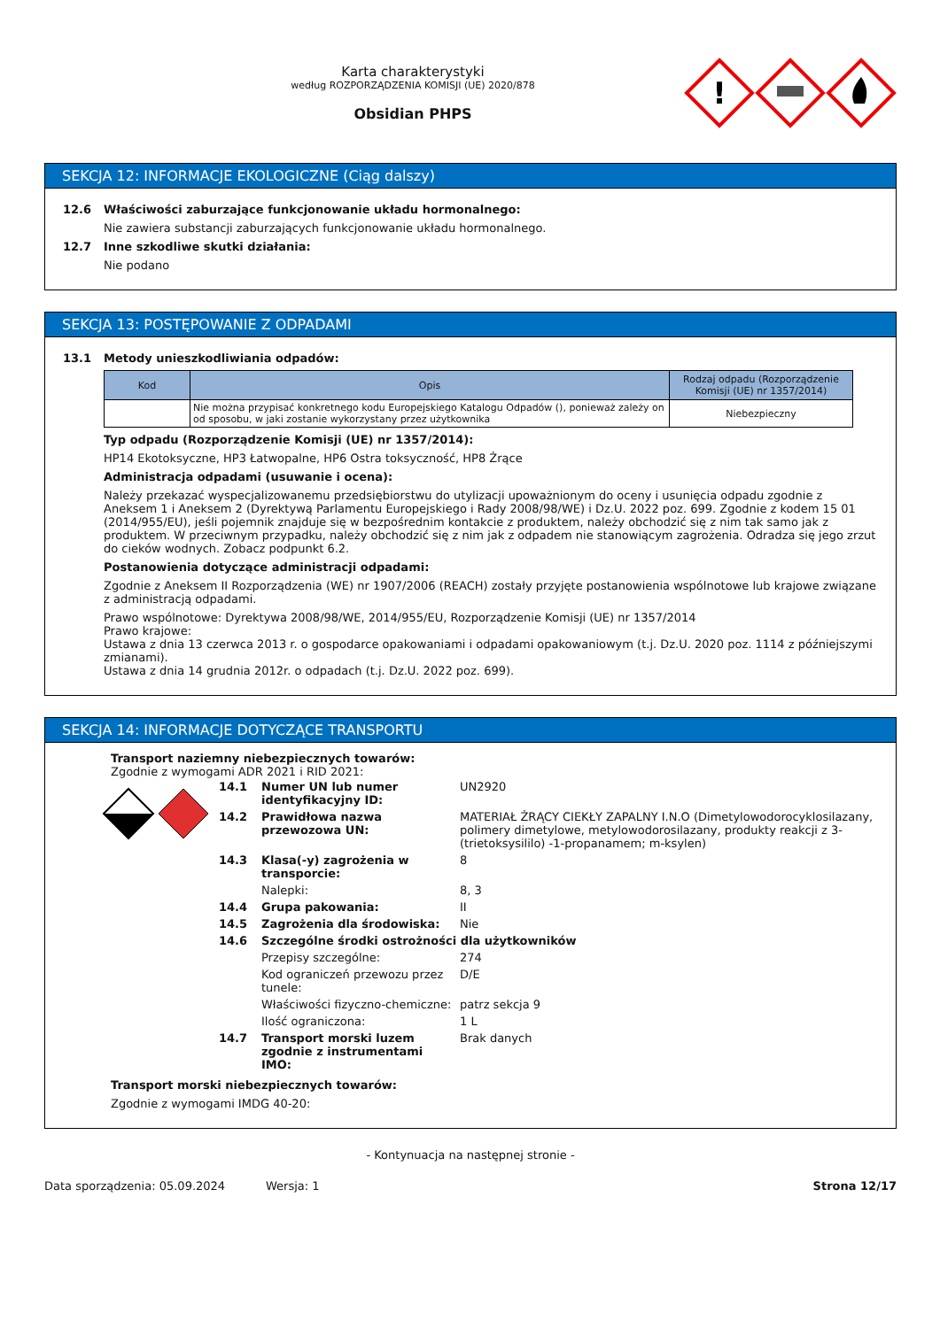Karta charakterystyki
według ROZPORZĄDZENIA KOMISJI (UE) 2020/878
Obsidian PHPS
!
SEKCJA 12: INFORMACJE EKOLOGICZNE (Ciąg dalszy)
12.6 Właściwości zaburzające funkcjonowanie układu hormonalnego:
Nie zawiera substancji zaburzających funkcjonowanie układu hormonalnego.
12.7 Inne szkodliwe skutki działania:
Nie podano
SEKCJA 13: POSTĘPOWANIE Z ODPADAMI
13.1 Metody unieszkodliwiania odpadów:
| Kod | Opis | Rodzaj odpadu (Rozporządzenie Komisji (UE) nr 1357/2014) |
| --- | --- | --- |
| | Nie można przypisać konkretnego kodu Europejskiego Katalogu Odpadów (), ponieważ zależy on od sposobu, w jaki zostanie wykorzystany przez użytkownika | Niebezpieczny |
Typ odpadu (Rozporządzenie Komisji (UE) nr 1357/2014):
HP14 Ekotoksyczne, HP3 Łatwopalne, HP6 Ostra toksyczność, HP8 Żrące
Administracja odpadami (usuwanie i ocena):
Należy przekazać wyspecjalizowanemu przedsiębiorstwu do utylizacji upoważnionym do oceny i usunięcia odpadu zgodnie z Aneksem 1 i Aneksem 2 (Dyrektywą Parlamentu Europejskiego i Rady 2008/98/WE) i Dz.U. 2022 poz. 699. Zgodnie z kodem 15 01 (2014/955/EU), jeśli pojemnik znajduje się w bezpośrednim kontakcie z produktem, należy obchodzić się z nim tak samo jak z produktem. W przeciwnym przypadku, należy obchodzić się z nim jak z odpadem nie stanowiącym zagrożenia. Odradza się jego zrzut do cieków wodnych. Zobacz podpunkt 6.2.
Postanowienia dotyczące administracji odpadami:
Zgodnie z Aneksem II Rozporządzenia (WE) nr 1907/2006 (REACH) zostały przyjęte postanowienia wspólnotowe lub krajowe związane z administracją odpadami.
Prawo wspólnotowe: Dyrektywa 2008/98/WE, 2014/955/EU, Rozporządzenie Komisji (UE) nr 1357/2014
Prawo krajowe:
Ustawa z dnia 13 czerwca 2013 r. o gospodarce opakowaniami i odpadami opakowaniowym (t.j. Dz.U. 2020 poz. 1114 z późniejszymi zmianami).
Ustawa z dnia 14 grudnia 2012r. o odpadach (t.j. Dz.U. 2022 poz. 699).
SEKCJA 14: INFORMACJE DOTYCZĄCE TRANSPORTU
Transport naziemny niebezpiecznych towarów:
Zgodnie z wymogami ADR 2021 i RID 2021:
| 14.1 | Numer UN lub numer identyfikacyjny ID: | UN2920 |
| 14.2 | Prawidłowa nazwa przewozowa UN: | MATERIAŁ ŻRĄCY CIEKŁY ZAPALNY I.N.O (Dimetylowodorocyklosilazany, polimery dimetylowe, metylowodorosilazany, produkty reakcji z 3- (trietoksysililo) -1-propanamem; m-ksylen) |
| 14.3 | Klasa(-y) zagrożenia w transporcie: | 8 |
| | Nalepki: | 8, 3 |
| 14.4 | Grupa pakowania: | II |
| 14.5 | Zagrożenia dla środowiska: | Nie |
| 14.6 | Szczególne środki ostrożności dla użytkowników | |
| | Przepisy szczególne: | 274 |
| | Kod ograniczeń przewozu przez tunele: | D/E |
| | Właściwości fizyczno-chemiczne: | patrz sekcja 9 |
| | Ilość ograniczona: | 1 L |
| 14.7 | Transport morski luzem zgodnie z instrumentami IMO: | Brak danych |
Transport morski niebezpiecznych towarów:
Zgodnie z wymogami IMDG 40-20:
- Kontynuacja na następnej stronie -
Data sporządzenia: 05.09.2024 Wersja: 1 Strona 12/17